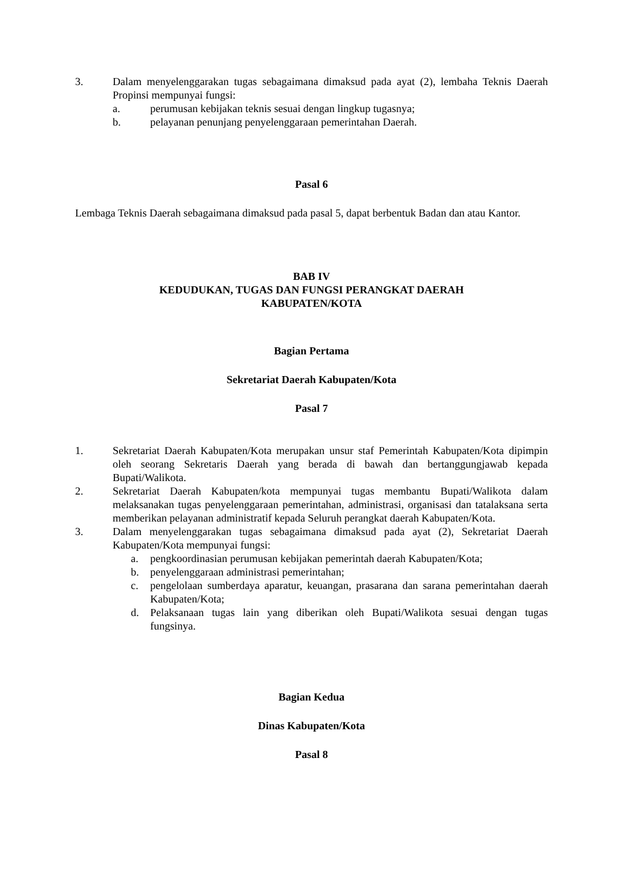3. Dalam menyelenggarakan tugas sebagaimana dimaksud pada ayat (2), lembaha Teknis Daerah Propinsi mempunyai fungsi:
a. perumusan kebijakan teknis sesuai dengan lingkup tugasnya;
b. pelayanan penunjang penyelenggaraan pemerintahan Daerah.
Pasal 6
Lembaga Teknis Daerah sebagaimana dimaksud pada pasal 5, dapat berbentuk Badan dan atau Kantor.
BAB IV
KEDUDUKAN, TUGAS DAN FUNGSI PERANGKAT DAERAH
KABUPATEN/KOTA
Bagian Pertama
Sekretariat Daerah Kabupaten/Kota
Pasal 7
1. Sekretariat Daerah Kabupaten/Kota merupakan unsur staf Pemerintah Kabupaten/Kota dipimpin oleh seorang Sekretaris Daerah yang berada di bawah dan bertanggungjawab kepada Bupati/Walikota.
2. Sekretariat Daerah Kabupaten/kota mempunyai tugas membantu Bupati/Walikota dalam melaksanakan tugas penyelenggaraan pemerintahan, administrasi, organisasi dan tatalaksana serta memberikan pelayanan administratif kepada Seluruh perangkat daerah Kabupaten/Kota.
3. Dalam menyelenggarakan tugas sebagaimana dimaksud pada ayat (2), Sekretariat Daerah Kabupaten/Kota mempunyai fungsi:
a. pengkoordinasian perumusan kebijakan pemerintah daerah Kabupaten/Kota;
b. penyelenggaraan administrasi pemerintahan;
c. pengelolaan sumberdaya aparatur, keuangan, prasarana dan sarana pemerintahan daerah Kabupaten/Kota;
d. Pelaksanaan tugas lain yang diberikan oleh Bupati/Walikota sesuai dengan tugas fungsinya.
Bagian Kedua
Dinas Kabupaten/Kota
Pasal 8